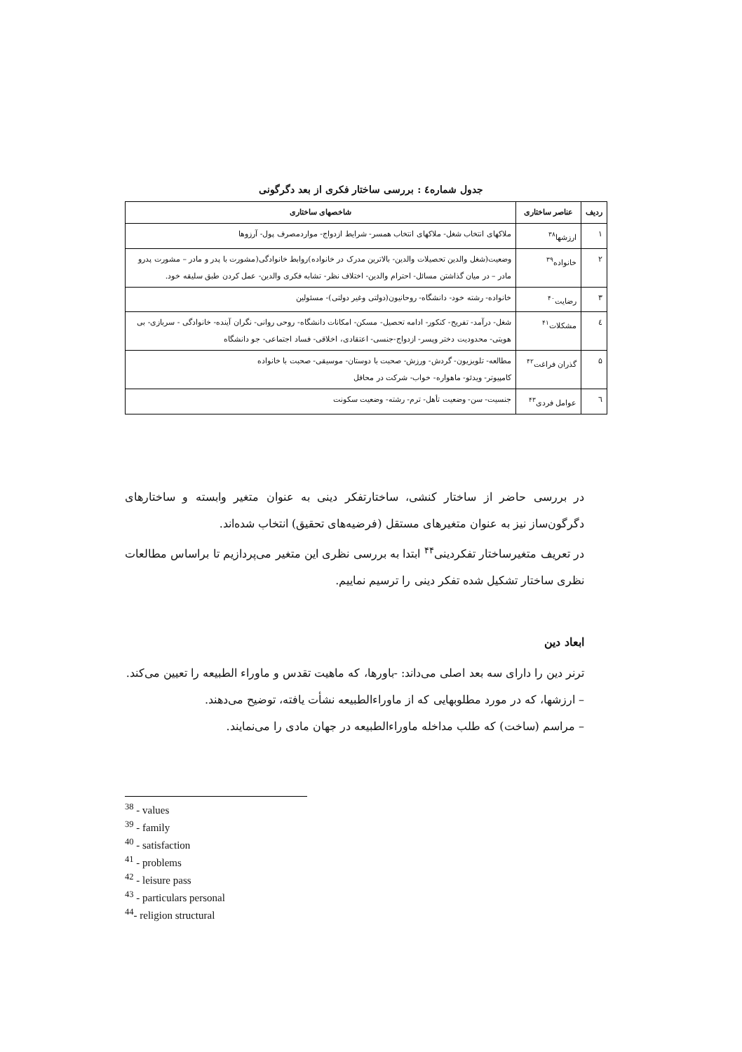جدول شماره٤ : بررسی ساختار فکری از بعد دگرگونی
| ردیف | عناصر ساختاری | شاخصهای ساختاری |
| --- | --- | --- |
| ۱ | ارزشها<sup>۳۸</sup> | ملاکهای انتخاب شغل- ملاکهای انتخاب همسر- شرایط ازدواج- مواردمصرف پول- آرزوها |
| ۲ | خانواده<sup>۳۹</sup> | وضعیت(شغل والدین تحصیلات والدین- بالاترین مدرک در خانواده)روابط خانوادگی(مشورت با پدر و مادر – مشورت پدرو مادر – در میان گذاشتن مسائل- احترام والدین- اختلاف نظر- تشابه فکری والدین- عمل کردن طبق سلیقه خود. |
| ۳ | رضایت<sup>۴۰</sup> | خانواده- رشته خود- دانشگاه- روحانیون(دولتی وغیر دولتی)- مسئولین |
| ٤ | مشکلات<sup>۴۱</sup> | شغل- درآمد- تفریح- کنکور- ادامه تحصیل- مسکن- امکانات دانشگاه- روحی روانی- نگران آینده- خانوادگی - سربازی- بی هویتی- محدودیت دختر وپسر- ازدواج-جنسی- اعتقادی، اخلاقی- فساد اجتماعی- جو دانشگاه |
| ۵ | گذران فراغت<sup>۴۲</sup> | مطالعه- تلویزیون- گردش- ورزش- صحبت با دوستان- موسیقی- صحبت با خانواده کامپیوتر- ویدئو- ماهواره- خواب- شرکت در محافل |
| ٦ | عوامل فردی<sup>۴۳</sup> | جنسیت- سن- وضعیت تأهل- ترم- رشته- وضعیت سکونت |
در بررسی حاضر از ساختار کنشی، ساختارتفکر دینی به عنوان متغیر وابسته و ساختارهای دگرگون‌ساز نیز به عنوان متغیرهای مستقل (فرضیه‌های تحقیق) انتخاب شده‌اند.
در تعریف متغیرساختار تفکردینی<sup>۴۴</sup> ابتدا به بررسی نظری این متغیر می‌پردازیم تا براساس مطالعات نظری ساختار تشکیل شده تفکر دینی را ترسیم نماییم.
ابعاد دین
ترنر دین را دارای سه بعد اصلی می‌داند: -باورها، که ماهیت تقدس و ماوراء الطبیعه را تعیین می‌کند.
– ارزشها، که در مورد مطلوبهایی که از ماوراءالطبیعه نشأت یافته، توضیح می‌دهند.
– مراسم (ساخت) که طلب مداخله ماوراءالطبیعه در جهان مادی را می‌نمایند.
<sup>38</sup> - values
<sup>39</sup> - family
<sup>40</sup> - satisfaction
<sup>41</sup> - problems
<sup>42</sup> - leisure pass
<sup>43</sup> - particulars personal
<sup>44</sup>- religion structural